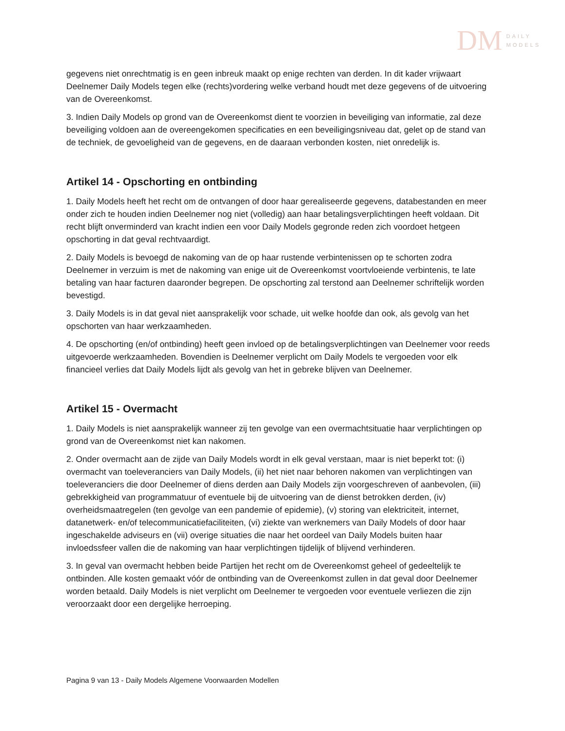DM
DAILY
MODELS
gegevens niet onrechtmatig is en geen inbreuk maakt op enige rechten van derden. In dit kader vrijwaart Deelnemer Daily Models tegen elke (rechts)vordering welke verband houdt met deze gegevens of de uitvoering van de Overeenkomst.
3. Indien Daily Models op grond van de Overeenkomst dient te voorzien in beveiliging van informatie, zal deze beveiliging voldoen aan de overeengekomen specificaties en een beveiligingsniveau dat, gelet op de stand van de techniek, de gevoeligheid van de gegevens, en de daaraan verbonden kosten, niet onredelijk is.
Artikel 14 - Opschorting en ontbinding
1. Daily Models heeft het recht om de ontvangen of door haar gerealiseerde gegevens, databestanden en meer onder zich te houden indien Deelnemer nog niet (volledig) aan haar betalingsverplichtingen heeft voldaan. Dit recht blijft onverminderd van kracht indien een voor Daily Models gegronde reden zich voordoet hetgeen opschorting in dat geval rechtvaardigt.
2. Daily Models is bevoegd de nakoming van de op haar rustende verbintenissen op te schorten zodra Deelnemer in verzuim is met de nakoming van enige uit de Overeenkomst voortvloeiende verbintenis, te late betaling van haar facturen daaronder begrepen. De opschorting zal terstond aan Deelnemer schriftelijk worden bevestigd.
3. Daily Models is in dat geval niet aansprakelijk voor schade, uit welke hoofde dan ook, als gevolg van het opschorten van haar werkzaamheden.
4. De opschorting (en/of ontbinding) heeft geen invloed op de betalingsverplichtingen van Deelnemer voor reeds uitgevoerde werkzaamheden. Bovendien is Deelnemer verplicht om Daily Models te vergoeden voor elk financieel verlies dat Daily Models lijdt als gevolg van het in gebreke blijven van Deelnemer.
Artikel 15 - Overmacht
1. Daily Models is niet aansprakelijk wanneer zij ten gevolge van een overmachtsituatie haar verplichtingen op grond van de Overeenkomst niet kan nakomen.
2. Onder overmacht aan de zijde van Daily Models wordt in elk geval verstaan, maar is niet beperkt tot: (i) overmacht van toeleveranciers van Daily Models, (ii) het niet naar behoren nakomen van verplichtingen van toeleveranciers die door Deelnemer of diens derden aan Daily Models zijn voorgeschreven of aanbevolen, (iii) gebrekkigheid van programmatuur of eventuele bij de uitvoering van de dienst betrokken derden, (iv) overheidsmaatregelen (ten gevolge van een pandemie of epidemie), (v) storing van elektriciteit, internet, datanetwerk- en/of telecommunicatiefaciliteiten, (vi) ziekte van werknemers van Daily Models of door haar ingeschakelde adviseurs en (vii) overige situaties die naar het oordeel van Daily Models buiten haar invloedssfeer vallen die de nakoming van haar verplichtingen tijdelijk of blijvend verhinderen.
3. In geval van overmacht hebben beide Partijen het recht om de Overeenkomst geheel of gedeeltelijk te ontbinden. Alle kosten gemaakt vóór de ontbinding van de Overeenkomst zullen in dat geval door Deelnemer worden betaald. Daily Models is niet verplicht om Deelnemer te vergoeden voor eventuele verliezen die zijn veroorzaakt door een dergelijke herroeping.
Pagina 9 van 13 - Daily Models Algemene Voorwaarden Modellen